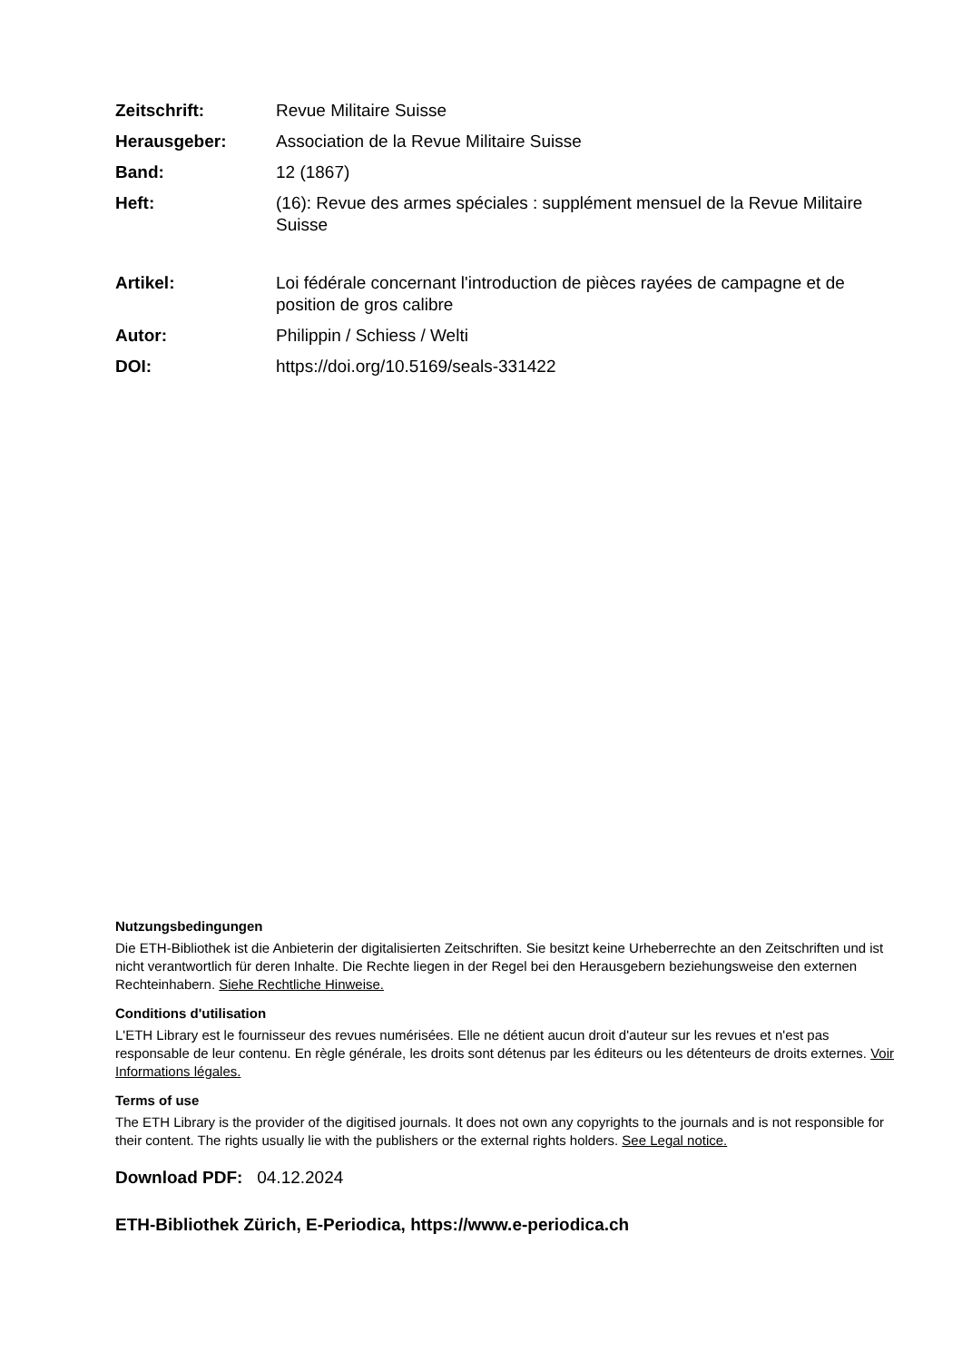| Zeitschrift: | Revue Militaire Suisse |
| Herausgeber: | Association de la Revue Militaire Suisse |
| Band: | 12 (1867) |
| Heft: | (16): Revue des armes spéciales : supplément mensuel de la Revue Militaire Suisse |
| Artikel: | Loi fédérale concernant l'introduction de pièces rayées de campagne et de position de gros calibre |
| Autor: | Philippin / Schiess / Welti |
| DOI: | https://doi.org/10.5169/seals-331422 |
Nutzungsbedingungen
Die ETH-Bibliothek ist die Anbieterin der digitalisierten Zeitschriften. Sie besitzt keine Urheberrechte an den Zeitschriften und ist nicht verantwortlich für deren Inhalte. Die Rechte liegen in der Regel bei den Herausgebern beziehungsweise den externen Rechteinhabern. Siehe Rechtliche Hinweise.
Conditions d'utilisation
L'ETH Library est le fournisseur des revues numérisées. Elle ne détient aucun droit d'auteur sur les revues et n'est pas responsable de leur contenu. En règle générale, les droits sont détenus par les éditeurs ou les détenteurs de droits externes. Voir Informations légales.
Terms of use
The ETH Library is the provider of the digitised journals. It does not own any copyrights to the journals and is not responsible for their content. The rights usually lie with the publishers or the external rights holders. See Legal notice.
Download PDF: 04.12.2024
ETH-Bibliothek Zürich, E-Periodica, https://www.e-periodica.ch